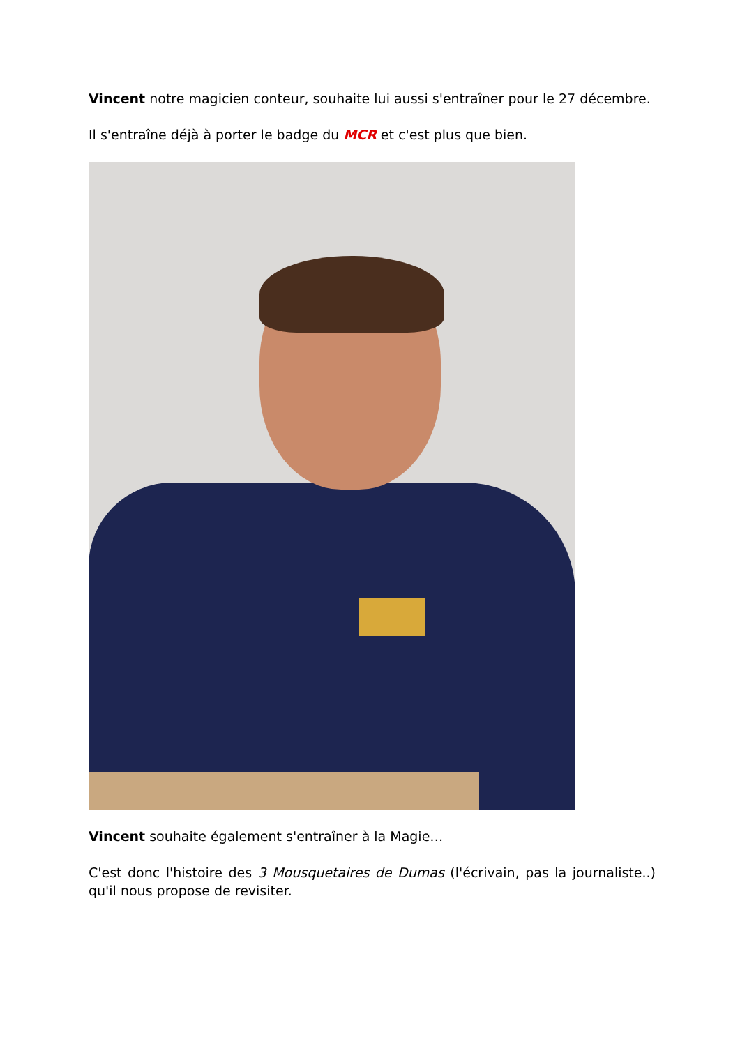Vincent notre magicien conteur, souhaite lui aussi s'entraîner pour le 27 décembre.
Il s'entraîne déjà à porter le badge du MCR et c'est plus que bien.
Vincent souhaite également s'entraîner à la Magie…
C'est donc l'histoire des 3 Mousquetaires de Dumas (l'écrivain, pas la journaliste..) qu'il nous propose de revisiter.